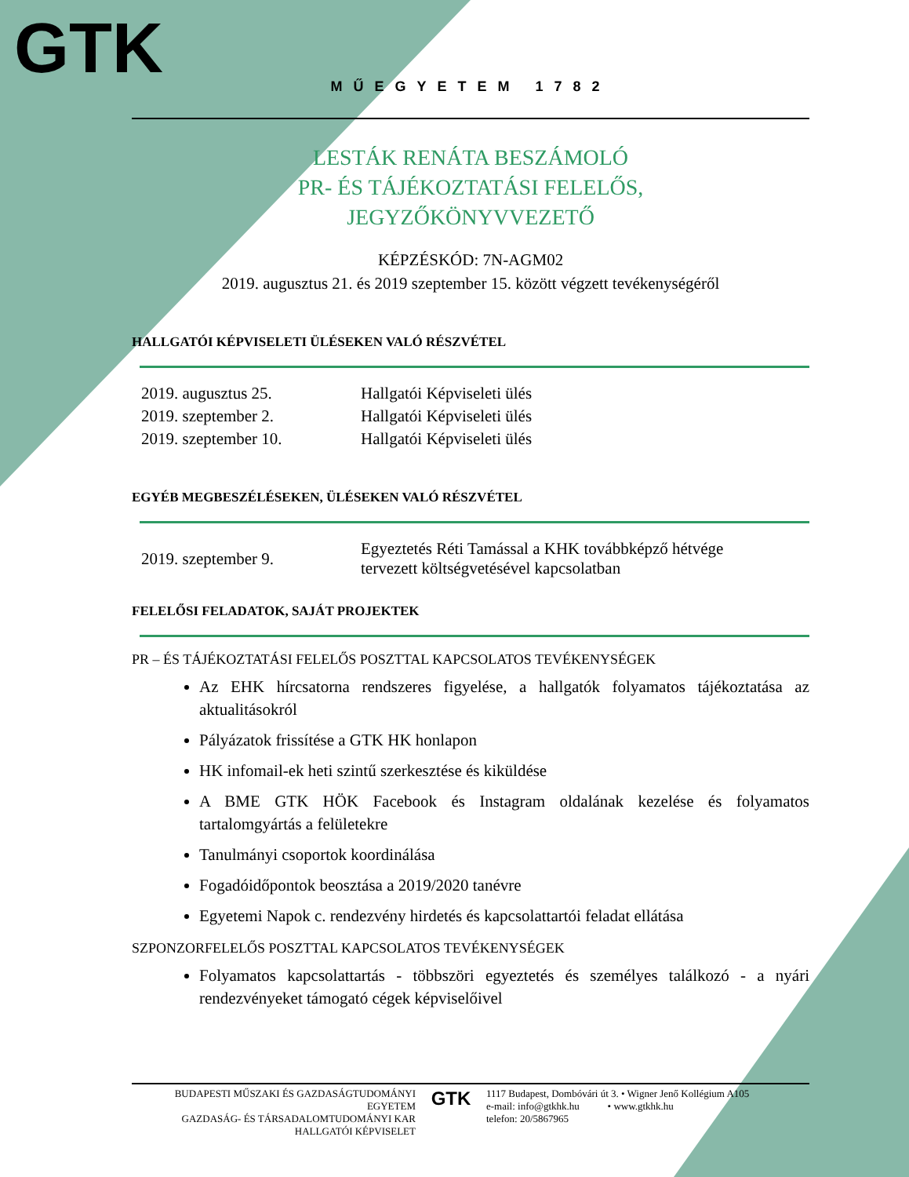GTK
MŰEGYETEM 1782
LESTÁK RENÁTA BESZÁMOLÓ
PR- ÉS TÁJÉKOZTATÁSI FELELŐS,
JEGYZŐKÖNYVVEZETŐ
KÉPZÉSKÓD: 7N-AGM02
2019. augusztus 21. és 2019 szeptember 15. között végzett tevékenységéről
HALLGATÓI KÉPVISELETI ÜLÉSEKEN VALÓ RÉSZVÉTEL
| 2019. augusztus 25. | Hallgatói Képviseleti ülés |
| 2019. szeptember 2. | Hallgatói Képviseleti ülés |
| 2019. szeptember 10. | Hallgatói Képviseleti ülés |
EGYÉB MEGBESZÉLÉSEKEN, ÜLÉSEKEN VALÓ RÉSZVÉTEL
| 2019. szeptember 9. | Egyeztetés Réti Tamással a KHK továbbképző hétvége tervezett költségvetésével kapcsolatban |
FELELŐSI FELADATOK, SAJÁT PROJEKTEK
PR – ÉS TÁJÉKOZTATÁSI FELELŐS POSZTTAL KAPCSOLATOS TEVÉKENYSÉGEK
Az EHK hírcsatorna rendszeres figyelése, a hallgatók folyamatos tájékoztatása az aktualitásokról
Pályázatok frissítése a GTK HK honlapon
HK infomail-ek heti szintű szerkesztése és kiküldése
A BME GTK HÖK Facebook és Instagram oldalának kezelése és folyamatos tartalomgyártás a felületekre
Tanulmányi csoportok koordinálása
Fogadóidőpontok beosztása a 2019/2020 tanévre
Egyetemi Napok c. rendezvény hirdetés és kapcsolattartói feladat ellátása
SZPONZORFELELŐS POSZTTAL KAPCSOLATOS TEVÉKENYSÉGEK
Folyamatos kapcsolattartás - többszöri egyeztetés és személyes találkozó - a nyári rendezvényeket támogató cégek képviselőivel
BUDAPESTI MŰSZAKI ÉS GAZDASÁGTUDOMÁNYI EGYETEM
GAZDASÁG- ÉS TÁRSADALOMTUDOMÁNYI KAR
HALLGATÓI KÉPVISELET
GTK
1117 Budapest, Dombóvári út 3. • Wigner Jenő Kollégium A105
e-mail: info@gtkhk.hu • www.gtkhk.hu
telefon: 20/5867965